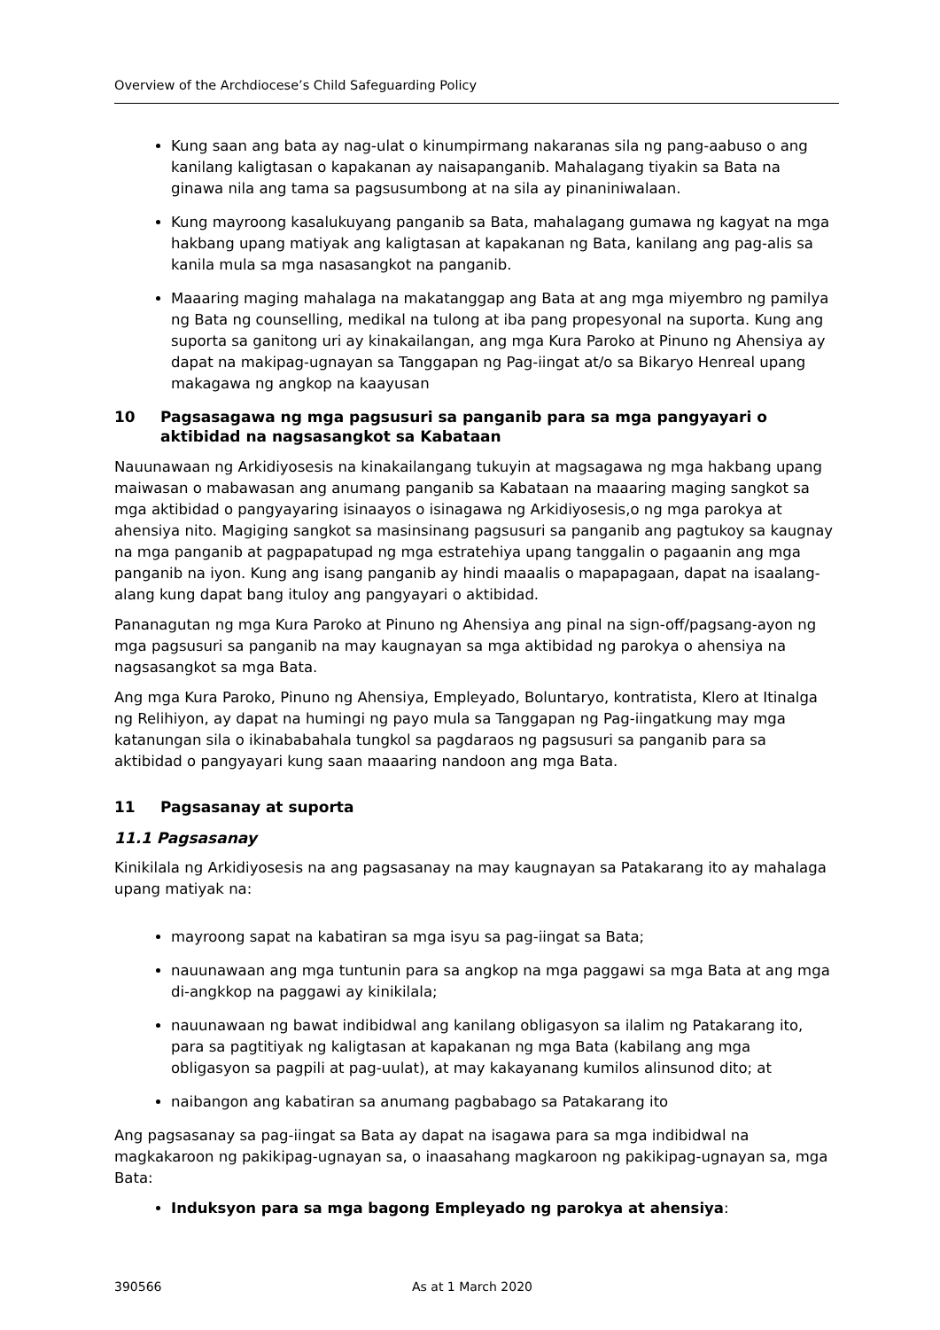Overview of the Archdiocese’s Child Safeguarding Policy
Kung saan ang bata ay nag-ulat o kinumpirmang nakaranas sila ng pang-aabuso o ang kanilang kaligtasan o kapakanan ay naisapanganib. Mahalagang tiyakin sa Bata na ginawa nila ang tama sa pagsusumbong at na sila ay pinaniniwalaan.
Kung mayroong kasalukuyang panganib sa Bata, mahalagang gumawa ng kagyat na mga hakbang upang matiyak ang kaligtasan at kapakanan ng Bata, kanilang ang pag-alis sa kanila mula sa mga nasasangkot na panganib.
Maaaring maging mahalaga na makatanggap ang Bata at ang mga miyembro ng pamilya ng Bata ng counselling, medikal na tulong at iba pang propesyonal na suporta. Kung ang suporta sa ganitong uri ay kinakailangan, ang mga Kura Paroko at Pinuno ng Ahensiya ay dapat na makipag-ugnayan sa Tanggapan ng Pag-iingat at/o sa Bikaryo Henreal upang makagawa ng angkop na kaayusan
10 Pagsasagawa ng mga pagsusuri sa panganib para sa mga pangyayari o aktibidad na nagsasangkot sa Kabataan
Nauunawaan ng Arkidiyosesis na kinakailangang tukuyin at magsagawa ng mga hakbang upang maiwasan o mabawasan ang anumang panganib sa Kabataan na maaaring maging sangkot sa mga aktibidad o pangyayaring isinaayos o isinagawa ng Arkidiyosesis,o ng mga parokya at ahensiya nito. Magiging sangkot sa masinsinang pagsusuri sa panganib ang pagtukoy sa kaugnay na mga panganib at pagpapatupad ng mga estratehiya upang tanggalin o pagaanin ang mga panganib na iyon. Kung ang isang panganib ay hindi maaalis o mapapagaan, dapat na isaalang-alang kung dapat bang ituloy ang pangyayari o aktibidad.
Pananagutan ng mga Kura Paroko at Pinuno ng Ahensiya ang pinal na sign-off/pagsang-ayon ng mga pagsusuri sa panganib na may kaugnayan sa mga aktibidad ng parokya o ahensiya na nagsasangkot sa mga Bata.
Ang mga Kura Paroko, Pinuno ng Ahensiya, Empleyado, Boluntaryo, kontratista, Klero at Itinalga ng Relihiyon, ay dapat na humingi ng payo mula sa Tanggapan ng Pag-iingatkung may mga katanungan sila o ikinababahala tungkol sa pagdaraos ng pagsusuri sa panganib para sa aktibidad o pangyayari kung saan maaaring nandoon ang mga Bata.
11 Pagsasanay at suporta
11.1 Pagsasanay
Kinikilala ng Arkidiyosesis na ang pagsasanay na may kaugnayan sa Patakarang ito ay mahalaga upang matiyak na:
mayroong sapat na kabatiran sa mga isyu sa pag-iingat sa Bata;
nauunawaan ang mga tuntunin para sa angkop na mga paggawi sa mga Bata at ang mga di-angkkop na paggawi ay kinikilala;
nauunawaan ng bawat indibidwal ang kanilang obligasyon sa ilalim ng Patakarang ito, para sa pagtitiyak ng kaligtasan at kapakanan ng mga Bata (kabilang ang mga obligasyon sa pagpili at pag-uulat), at may kakayanang kumilos alinsunod dito; at
naibangon ang kabatiran sa anumang pagbabago sa Patakarang ito
Ang pagsasanay sa pag-iingat sa Bata ay dapat na isagawa para sa mga indibidwal na magkakaroon ng pakikipag-ugnayan sa, o inaasahang magkaroon ng pakikipag-ugnayan sa, mga Bata:
Induksyon para sa mga bagong Empleyado ng parokya at ahensiya:
390566 As at 1 March 2020